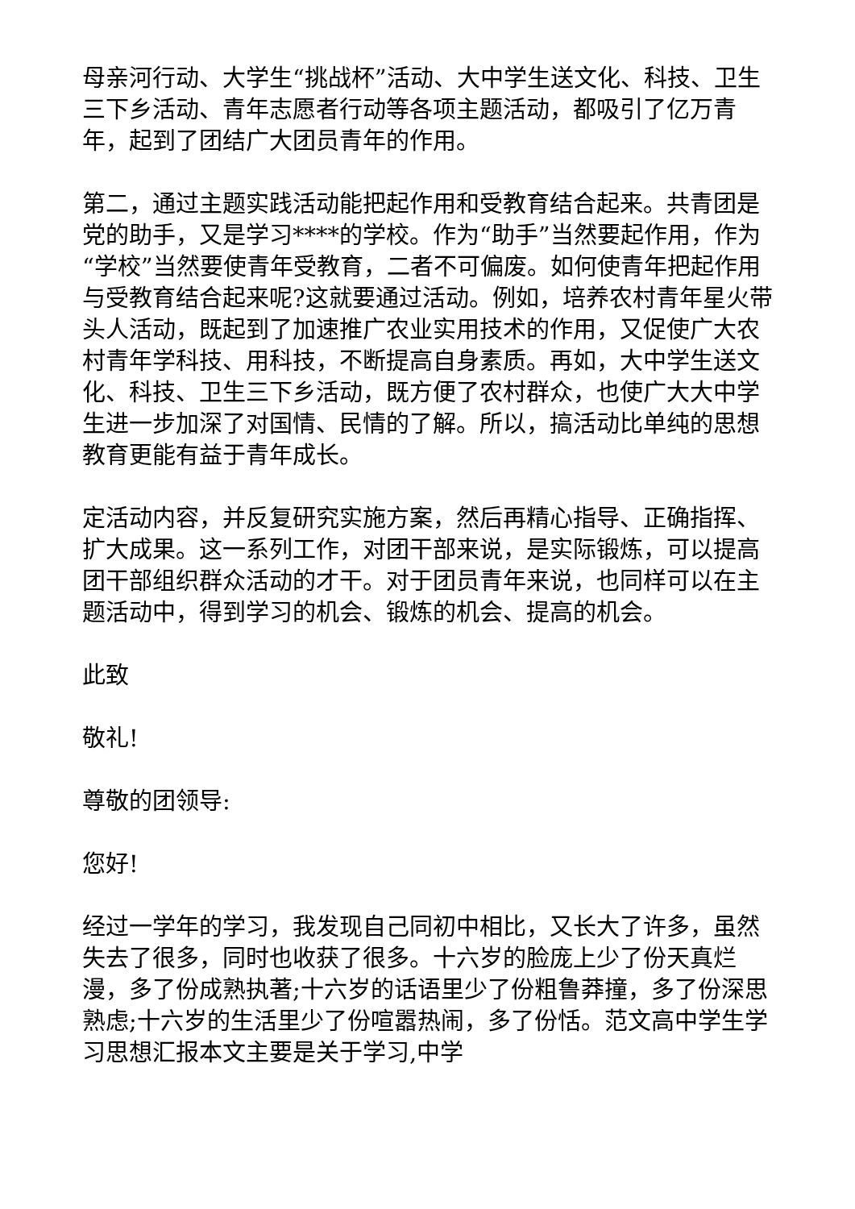母亲河行动、大学生“挑战杯”活动、大中学生送文化、科技、卫生三下乡活动、青年志愿者行动等各项主题活动，都吸引了亿万青年，起到了团结广大团员青年的作用。
第二，通过主题实践活动能把起作用和受教育结合起来。共青团是党的助手，又是学习****的学校。作为“助手”当然要起作用，作为“学校”当然要使青年受教育，二者不可偏废。如何使青年把起作用与受教育结合起来呢?这就要通过活动。例如，培养农村青年星火带头人活动，既起到了加速推广农业实用技术的作用，又促使广大农村青年学科技、用科技，不断提高自身素质。再如，大中学生送文化、科技、卫生三下乡活动，既方便了农村群众，也使广大大中学生进一步加深了对国情、民情的了解。所以，搞活动比单纯的思想教育更能有益于青年成长。
定活动内容，并反复研究实施方案，然后再精心指导、正确指挥、扩大成果。这一系列工作，对团干部来说，是实际锻炼，可以提高团干部组织群众活动的才干。对于团员青年来说，也同样可以在主题活动中，得到学习的机会、锻炼的机会、提高的机会。
此致
敬礼!
尊敬的团领导:
您好!
经过一学年的学习，我发现自己同初中相比，又长大了许多，虽然失去了很多，同时也收获了很多。十六岁的脸庞上少了份天真烂漫，多了份成熟执著;十六岁的话语里少了份粗鲁莽撞，多了份深思熟虑;十六岁的生活里少了份喧嚣热闹，多了份恬。范文高中学生学习思想汇报本文主要是关于学习,中学